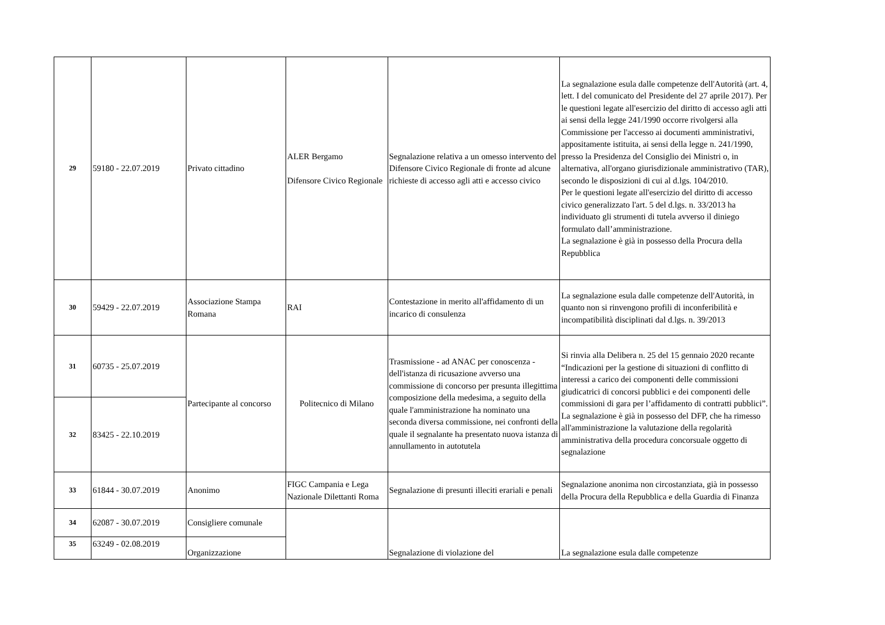| 29 | 59180 - 22.07.2019 | Privato cittadino | ALER Bergamo Difensore Civico Regionale | Segnalazione relativa a un omesso intervento del Difensore Civico Regionale di fronte ad alcune richieste di accesso agli atti e accesso civico | La segnalazione esula dalle competenze dell'Autorità (art. 4, lett. I del comunicato del Presidente del 27 aprile 2017). Per le questioni legate all'esercizio del diritto di accesso agli atti ai sensi della legge 241/1990 occorre rivolgersi alla Commissione per l'accesso ai documenti amministrativi, appositamente istituita, ai sensi della legge n. 241/1990, presso la Presidenza del Consiglio dei Ministri o, in alternativa, all'organo giurisdizionale amministrativo (TAR), secondo le disposizioni di cui al d.lgs. 104/2010. Per le questioni legate all'esercizio del diritto di accesso civico generalizzato l'art. 5 del d.lgs. n. 33/2013 ha individuato gli strumenti di tutela avverso il diniego formulato dall’amministrazione. La segnalazione è già in possesso della Procura della Repubblica |
| 30 | 59429 - 22.07.2019 | Associazione Stampa Romana | RAI | Contestazione in merito all'affidamento di un incarico di consulenza | La segnalazione esula dalle competenze dell'Autorità, in quanto non si rinvengono profili di inconferibilità e incompatibilità disciplinati dal d.lgs. n. 39/2013 |
| 31 | 60735 - 25.07.2019 | Partecipante al concorso | Politecnico di Milano | Trasmissione - ad ANAC per conoscenza - dell'istanza di ricusazione avverso una commissione di concorso per presunta illegittima composizione della medesima, a seguito della quale l'amministrazione ha nominato una seconda diversa commissione, nei confronti della quale il segnalante ha presentato nuova istanza di annullamento in autotutela | Si rinvia alla Delibera n. 25 del 15 gennaio 2020 recante “Indicazioni per la gestione di situazioni di conflitto di interessi a carico dei componenti delle commissioni giudicatrici di concorsi pubblici e dei componenti delle commissioni di gara per l’affidamento di contratti pubblici”. La segnalazione è già in possesso del DFP, che ha rimesso all'amministrazione la valutazione della regolarità amministrativa della procedura concorsuale oggetto di segnalazione |
| 32 | 83425 - 22.10.2019 | | | | |
| 33 | 61844 - 30.07.2019 | Anonimo | FIGC Campania e Lega Nazionale Dilettanti Roma | Segnalazione di presunti illeciti erariali e penali | Segnalazione anonima non circostanziata, già in possesso della Procura della Repubblica e della Guardia di Finanza |
| 34 | 62087 - 30.07.2019 | Consigliere comunale | | Segnalazione di violazione del | La segnalazione esula dalle competenze |
| 35 | 63249 - 02.08.2019 | Organizzazione | | | |